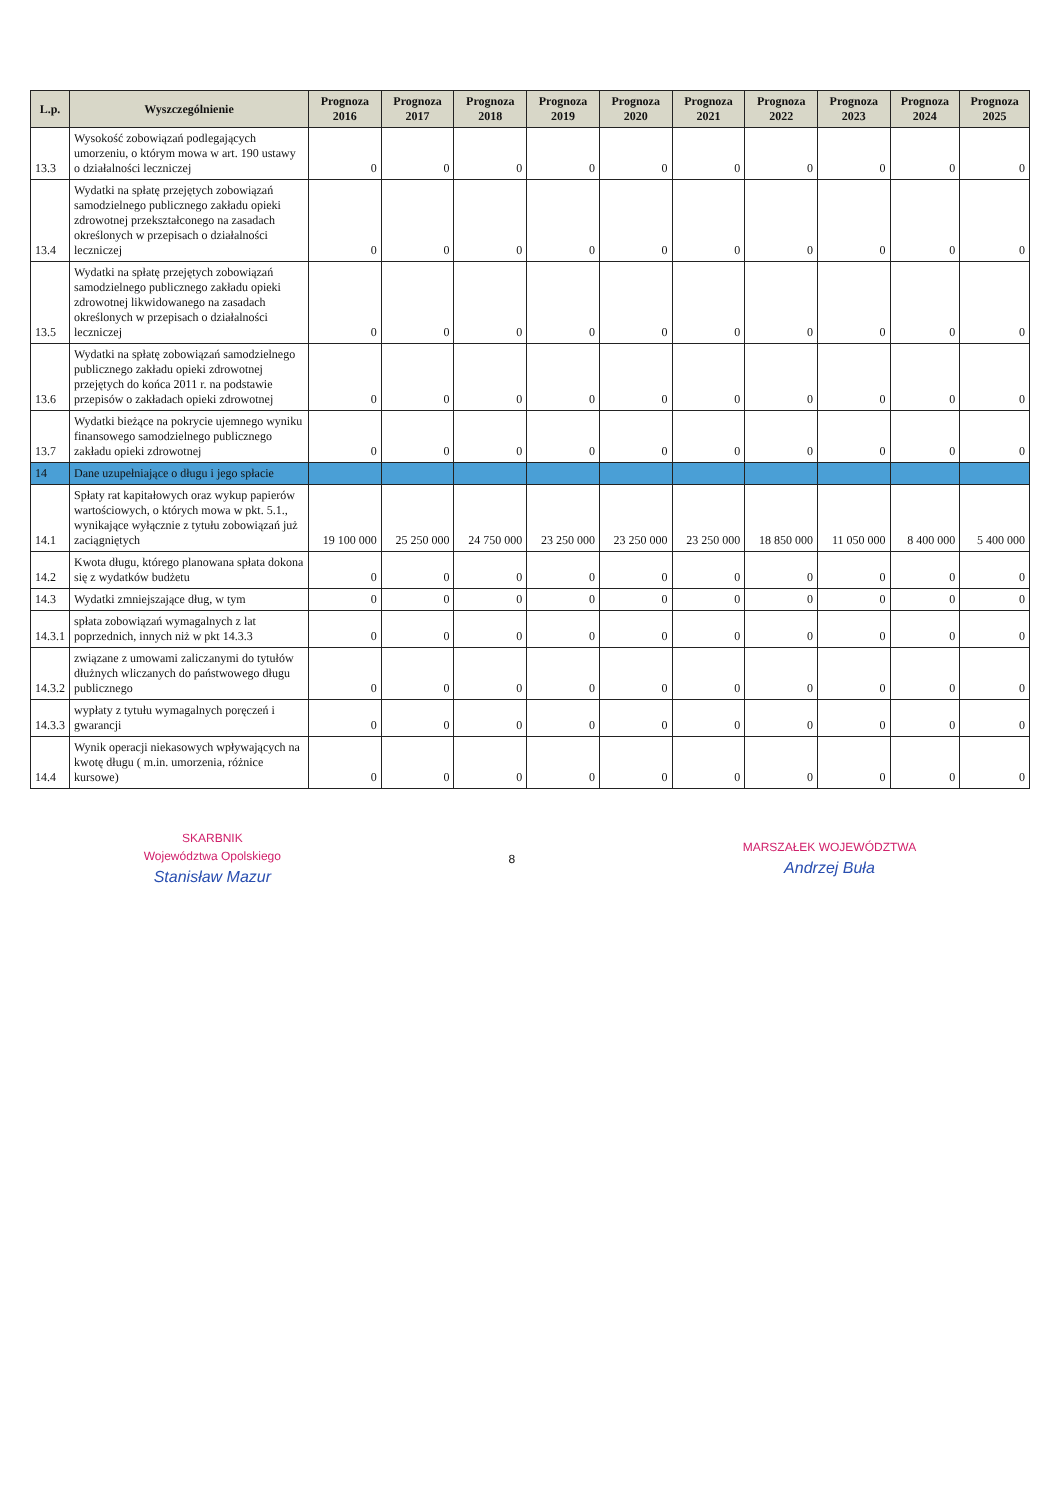| L.p. | Wyszczególnienie | Prognoza 2016 | Prognoza 2017 | Prognoza 2018 | Prognoza 2019 | Prognoza 2020 | Prognoza 2021 | Prognoza 2022 | Prognoza 2023 | Prognoza 2024 | Prognoza 2025 |
| --- | --- | --- | --- | --- | --- | --- | --- | --- | --- | --- | --- |
| 13.3 | Wysokość zobowiązań podlegających umorzeniu, o którym mowa w art. 190 ustawy o działalności leczniczej | 0 | 0 | 0 | 0 | 0 | 0 | 0 | 0 | 0 | 0 |
| 13.4 | Wydatki na spłatę przejętych zobowiązań samodzielnego publicznego zakładu opieki zdrowotnej przekształconego na zasadach określonych w przepisach o działalności leczniczej | 0 | 0 | 0 | 0 | 0 | 0 | 0 | 0 | 0 | 0 |
| 13.5 | Wydatki na spłatę przejętych zobowiązań samodzielnego publicznego zakładu opieki zdrowotnej likwidowanego na zasadach określonych w przepisach o działalności leczniczej | 0 | 0 | 0 | 0 | 0 | 0 | 0 | 0 | 0 | 0 |
| 13.6 | Wydatki na spłatę zobowiązań samodzielnego publicznego zakładu opieki zdrowotnej przejętych do końca 2011 r. na podstawie przepisów o zakładach opieki zdrowotnej | 0 | 0 | 0 | 0 | 0 | 0 | 0 | 0 | 0 | 0 |
| 13.7 | Wydatki bieżące na pokrycie ujemnego wyniku finansowego samodzielnego publicznego zakładu opieki zdrowotnej | 0 | 0 | 0 | 0 | 0 | 0 | 0 | 0 | 0 | 0 |
| 14 | Dane uzupełniające o długu i jego spłacie | | | | | | | | | | |
| 14.1 | Spłaty rat kapitałowych oraz wykup papierów wartościowych, o których mowa w pkt. 5.1., wynikające wyłącznie z tytułu zobowiązań już zaciągniętych | 19 100 000 | 25 250 000 | 24 750 000 | 23 250 000 | 23 250 000 | 23 250 000 | 18 850 000 | 11 050 000 | 8 400 000 | 5 400 000 |
| 14.2 | Kwota długu, którego planowana spłata dokona się z wydatków budżetu | 0 | 0 | 0 | 0 | 0 | 0 | 0 | 0 | 0 | 0 |
| 14.3 | Wydatki zmniejszające dług, w tym | 0 | 0 | 0 | 0 | 0 | 0 | 0 | 0 | 0 | 0 |
| 14.3.1 | spłata zobowiązań wymagalnych z lat poprzednich, innych niż w pkt 14.3.3 | 0 | 0 | 0 | 0 | 0 | 0 | 0 | 0 | 0 | 0 |
| 14.3.2 | związane z umowami zaliczanymi do tytułów dłużnych wliczanych do państwowego długu publicznego | 0 | 0 | 0 | 0 | 0 | 0 | 0 | 0 | 0 | 0 |
| 14.3.3 | wypłaty z tytułu wymagalnych poręczeń i gwarancji | 0 | 0 | 0 | 0 | 0 | 0 | 0 | 0 | 0 | 0 |
| 14.4 | Wynik operacji niekasowych wpływających na kwotę długu ( m.in. umorzenia, różnice kursowe) | 0 | 0 | 0 | 0 | 0 | 0 | 0 | 0 | 0 | 0 |
SKARBNIK
Województwa Opolskiego
Stanisław Mazur
8
MARSZAŁEK WOJEWÓDZTWA
Andrzej Buła